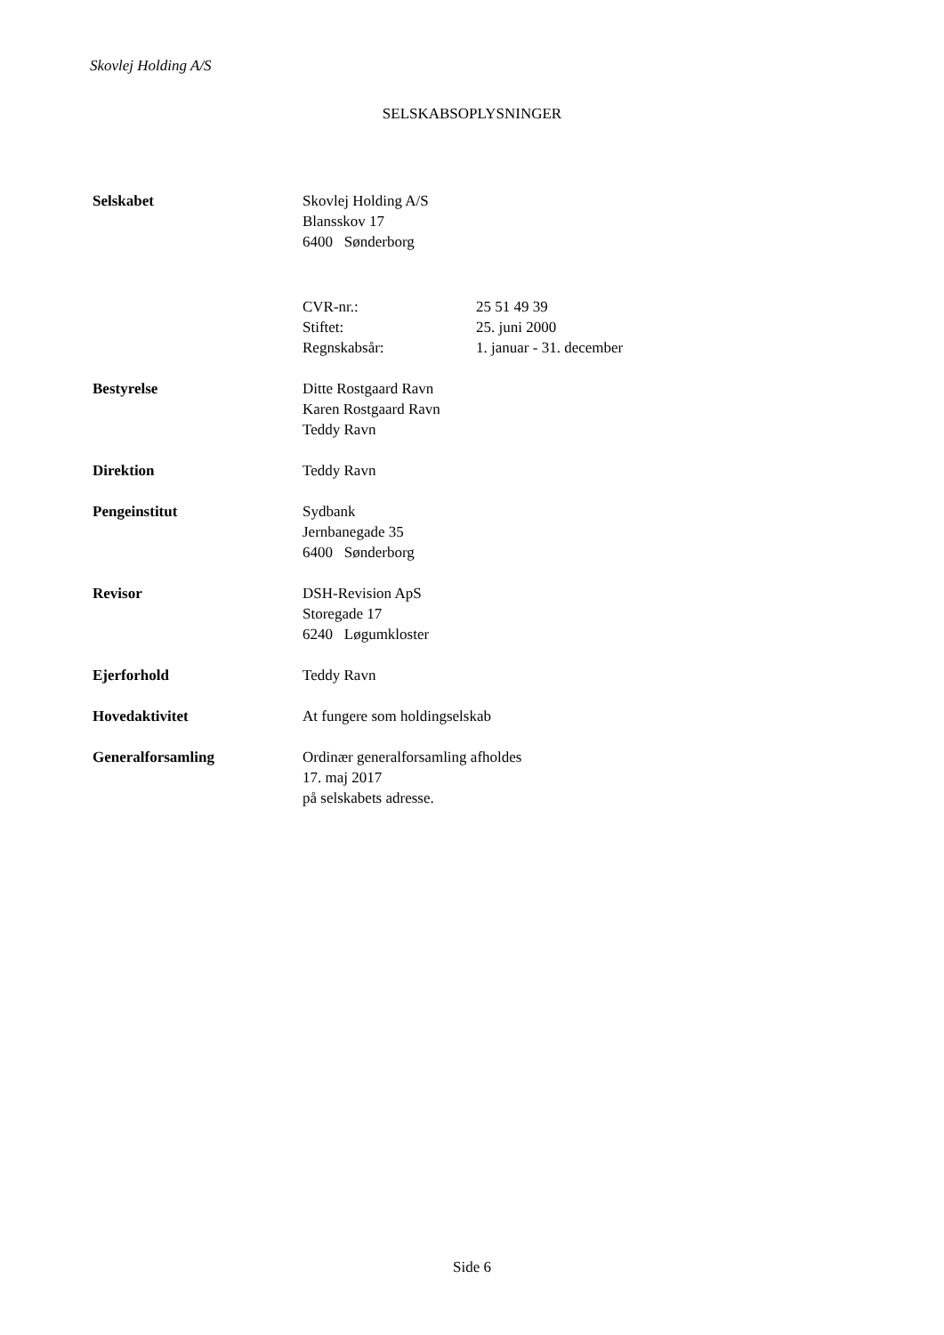Skovlej Holding A/S
SELSKABSOPLYSNINGER
Selskabet Skovlej Holding A/S
Blansskov 17
6400 Sønderborg
CVR-nr.: 25 51 49 39 Stiftet: 25. juni 2000 Regnskabsår: 1. januar - 31. december
Bestyrelse Ditte Rostgaard Ravn
Karen Rostgaard Ravn
Teddy Ravn
Direktion Teddy Ravn
Pengeinstitut Sydbank
Jernbanegade 35
6400 Sønderborg
Revisor DSH-Revision ApS
Storegade 17
6240 Løgumkloster
Ejerforhold Teddy Ravn
Hovedaktivitet At fungere som holdingselskab
Generalforsamling Ordinær generalforsamling afholdes
17. maj 2017
på selskabets adresse.
Side 6